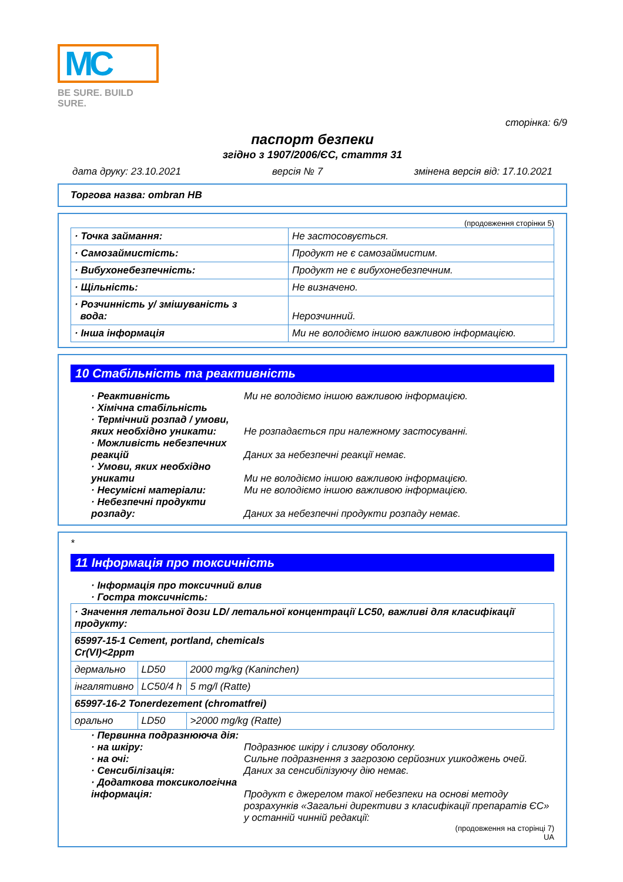MC
BE SURE. BUILD SURE.
сторінка: 6/9
паспорт безпеки
згідно з 1907/2006/ЄС, стаття 31
дата друку: 23.10.2021 версія № 7 змінена версія від: 17.10.2021
Торгова назва: ombran HB
(продовження сторінки 5)
| · Точка займання: | Не застосовується. |
| · Самозаймистість: | Продукт не є самозаймистим. |
| · Вибухонебезпечність: | Продукт не є вибухонебезпечним. |
| · Щільність: | Не визначено. |
| · Розчинність у/ змішуваність з вода: | Нерозчинний. |
| · Інша інформація | Ми не володіємо іншою важливою інформацією. |
10 Стабільність та реактивність
· Реактивність Ми не володіємо іншою важливою інформацією.
· Хімічна стабільність
· Термічний розпад / умови, яких необхідно уникати:
Не розпадається при належному застосуванні.
· Можливість небезпечних реакцій
Даних за небезпечні реакції немає.
· Умови, яких необхідно уникати
Ми не володіємо іншою важливою інформацією.
· Несумісні матеріали: Ми не володіємо іншою важливою інформацією.
· Небезпечні продукти розпаду:
Даних за небезпечні продукти розпаду немає.
*
11 Інформація про токсичність
· Інформація про токсичний влив
· Гостра токсичність:
| · Значення летальної дози LD/ летальної концентрації LC50, важливі для класифікації продукту: | | |
| 65997-15-1 Cement, portland, chemicals Cr(VI)<2ppm | | |
| дермально | LD50 | 2000 mg/kg (Kaninchen) |
| інгалятивно | LC50/4 h | 5 mg/l (Ratte) |
| 65997-16-2 Tonerdezement (chromatfrei) | | |
| орально | LD50 | >2000 mg/kg (Ratte) |
· Первинна подразнююча дія:
· на шкіру: Подразнює шкіру і слизову оболонку.
· на очі: Сильне подразнення з загрозою серйозних ушкоджень очей.
· Сенсибілізація: Даних за сенсибілізуючу дію немає.
· Додаткова токсикологічна інформація:
Продукт є джерелом такої небезпеки на основі методу розрахунків «Загальні директиви з класифікації препаратів ЄС» у останній чинній редакції:
(продовження на сторінці 7)
UA